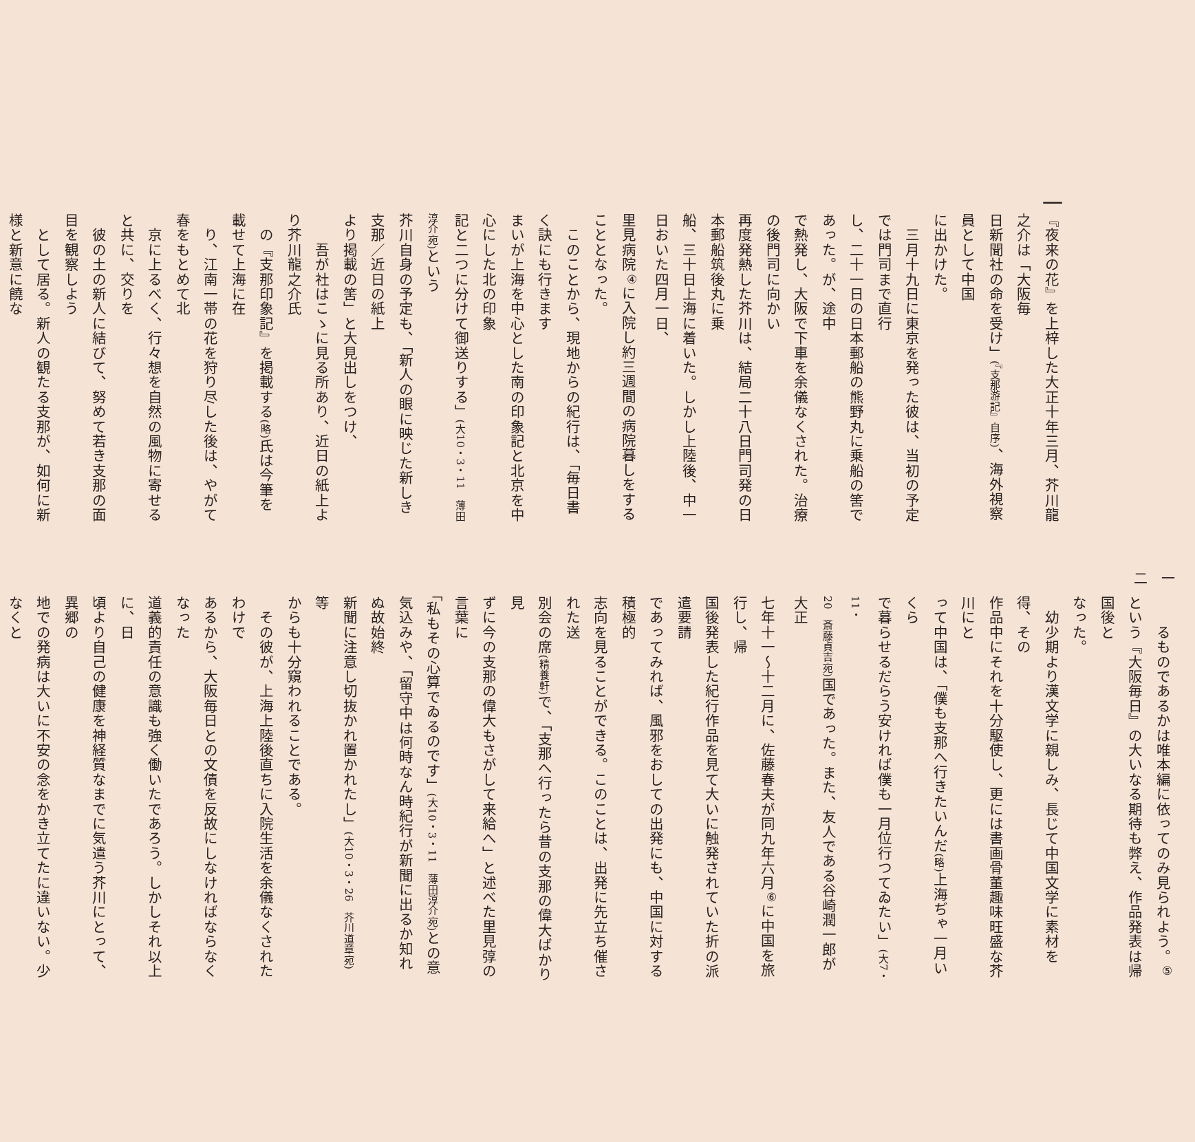一
『夜来の花』を上梓した大正十年三月、芥川龍之介は「大阪毎
日新聞社の命を受け」(『支那游記』自序)、海外視察員として中国
に出かけた。
　三月十九日に東京を発った彼は、当初の予定では門司まで直行
し、二十一日の日本郵船の熊野丸に乗船の筈であった。が、途中
で熱発し、大阪で下車を余儀なくされた。治療の後門司に向かい
再度発熱した芥川は、結局二十八日門司発の日本郵船筑後丸に乗
船、三十日上海に着いた。しかし上陸後、中一日おいた四月一日、
里見病院<sup>④</sup>に入院し約三週間の病院暮しをすることとなった。
　このことから、現地からの紀行は、「毎日書く訣にも行きます
まいが上海を中心とした南の印象記と北京を中心にした北の印象
記と二つに分けて御送りする」(大10・3・11　薄田淳介宛) という
芥川自身の予定も、「新人の眼に映じた新しき支那／近日の紙上
より掲載の筈」と大見出しをつけ、
　　吾が社はこゝに見る所あり、近日の紙上より芥川龍之介氏
　の『支那印象記』を掲載する(略) 氏は今筆を載せて上海に在
　り、江南一帯の花を狩り尽した後は、やがて春をもとめて北
　京に上るべく、行々想を自然の風物に寄せると共に、交りを
　彼の土の新人に結びて、努めて若き支那の面目を観察しよう
　として居る。新人の観たる支那が、如何に新様と新意に饒な
一二
　　るものであるかは唯本編に依ってのみ見られよう。<sup>⑤</sup>
という『大阪毎日』の大いなる期待も弊え、作品発表は帰国後と
なった。
　幼少期より漢文学に親しみ、長じて中国文学に素材を得、その
作品中にそれを十分駆使し、更には書画骨董趣味旺盛な芥川にと
って中国は、「僕も支那へ行きたいんだ(略) 上海ぢゃ一月いくら
で暮らせるだらう安ければ僕も一月位行つてゐたい」(大7・11・
20　斎藤貞吉宛) 国であった。また、友人である谷崎潤一郎が大正
七年十一～十二月に、佐藤春夫が同九年六月<sup>⑥</sup>に中国を旅行し、帰
国後発表した紀行作品を見て大いに触発されていた折の派遣要請
であってみれば、風邪をおしての出発にも、中国に対する積極的
志向を見ることができる。このことは、出発に先立ち催された送
別会の席(精養軒) で、「支那へ行ったら昔の支那の偉大ばかり見
ずに今の支那の偉大もさがして来給へ」と述べた里見弴の言葉に
「私もその心算でゐるのです」(大10・3・11　薄田淳介宛) との意
気込みや、「留守中は何時なん時紀行が新聞に出るか知れぬ故始終
新聞に注意し切抜かれ置かれたし」(大10・3・26　芥川道章宛) 等
からも十分窺われることである。
　その彼が、上海上陸後直ちに入院生活を余儀なくされたわけで
あるから、大阪毎日との文債を反故にしなければならなくなった
道義的責任の意識も強く働いたであろう。しかしそれ以上に、日
頃より自己の健康を神経質なまでに気遣う芥川にとって、異郷の
地での発病は大いに不安の念をかき立てたに違いない。少なくと